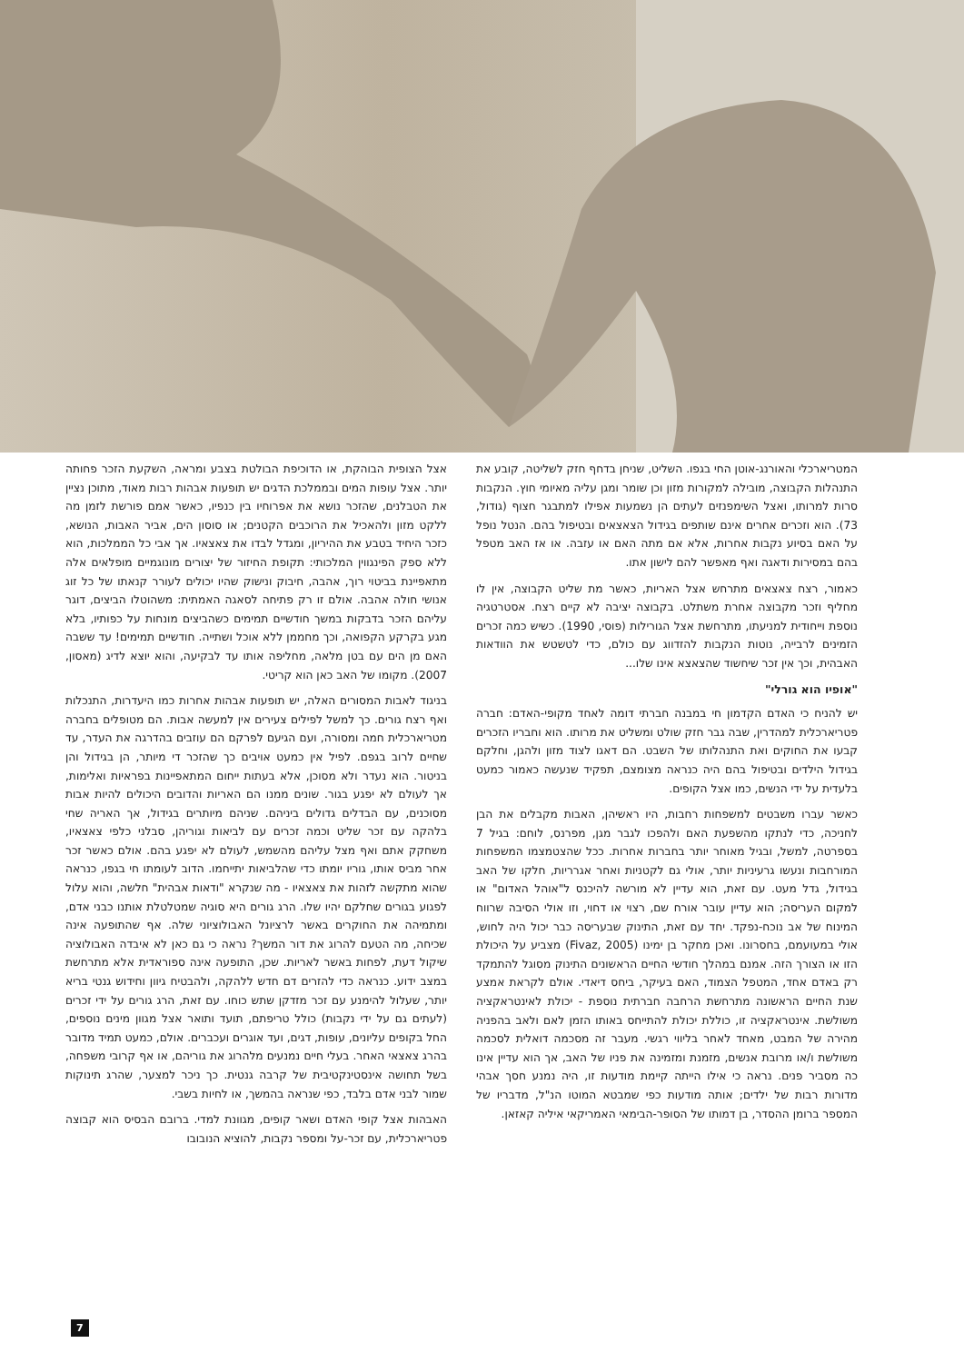אצל הצופית הבוהקת, או הדוכיפת הבולטת בצבע ומראה, השקעת הזכר פחותה יותר. אצל עופות המים ובממלכת הדגים יש תופעות אבהות רבות מאוד, מתוכן נציין את הטבלנים, שהזכר נושא את אפרוחיו בין כנפיו, כאשר אמם פורשת לזמן מה ללקט מזון ולהאכיל את הרוכבים הקטנים; או סוסון הים, אביר האבות, הנושא, כזכר היחיד בטבע את ההיריון, ומגדל לבדו את צאצאיו. אך אבי כל הממלכות, הוא ללא ספק הפינגווין המלכותי: תקופת החיזור של יצורים מונוגמיים מופלאים אלה מתאפיינת בביטוי רוך, אהבה, חיבוק ונישוק שהיו יכולים לעורר קנאתו של כל זוג אנושי חולה אהבה. אולם זו רק פתיחה לסאגה האמתית: משהוטלו הביצים, דוגר עליהם הזכר בדבקות במשך חודשיים תמימים כשהביצים מונחות על כפותיו, בלא מגע בקרקע הקפואה, וכך מחממן ללא אוכל ושתייה. חודשיים תמימים! עד ששבה האם מן הים עם בטן מלאה, מחליפה אותו עד לבקיעה, והוא יוצא לדיג (מאסון, 2007). מקומו של האב כאן הוא קריטי.
בניגוד לאבות המסורים האלה, יש תופעות אבהות אחרות כמו היעדרות, התנכלות ואף רצח גורים. כך למשל לפילים צעירים אין למעשה אבות. הם מטופלים בחברה מטריארכלית חמה ומסורה, ועם הגיעם לפרקם הם עוזבים בהדרגה את העדר, עד שחיים לרוב בגפם. לפיל אין כמעט אויבים כך שהזכר די מיותר, הן בגידול והן בניטור. הוא נעדר ולא מסוכן, אלא בעתות ייחום המתאפיינות בפראיות ואלימות, אך לעולם לא יפגע בגור. שונים ממנו הם האריות והדובים היכולים להיות אבות מסוכנים, עם הבדלים גדולים ביניהם. שניהם מיותרים בגידול, אך האריה שחי בלהקה עם זכר שליט וכמה זכרים עם לביאות וגוריהן, סבלני כלפי צאצאיו, משחקק אתם ואף מצל עליהם מהשמש, לעולם לא יפגע בהם. אולם כאשר זכר אחר מביס אותו, גוריו יומתו כדי שהלביאות יתייחמו. הדוב לעומתו חי בגפו, כנראה שהוא מתקשה לזהות את צאצאיו - מה שנקרא "ודאות אבהית" חלשה, והוא עלול לפגוע בגורים שחלקם יהיו שלו. הרג גורים היא סוגיה שמטלטלת אותנו כבני אדם, ומתמיהה את החוקרים באשר לרציונל האבולוציוני שלה. אף שהתופעה אינה שכיחה, מה הטעם להרוג את דור המשך? נראה כי גם כאן לא איבדה האבולוציה שיקול דעת, לפחות באשר לאריות. שכן, התופעה אינה ספוראדית אלא מתרחשת במצב ידוע. כנראה כדי להזרים דם חדש ללהקה, ולהבטיח גיוון וחידוש גנטי בריא יותר, שעלול להימנע עם זכר מזדקן שתש כוחו. עם זאת, הרג גורים על ידי זכרים (לעתים גם על ידי נקבות) כולל טריפתם, תועד ותואר אצל מגוון מינים נוספים, החל בקופים עליונים, עופות, דגים, ועד אוגרים ועכברים. אולם, כמעט תמיד מדובר בהרג צאצאי האחר. בעלי חיים נמנעים מלהרוג את גוריהם, או אף קרובי משפחה, בשל תחושה אינסטינקטיבית של קרבה גנטית. כך ניכר למצער, שהרג תינוקות שמור לבני אדם בלבד, כפי שנראה בהמשך, או לחיות בשבי.
האבהות אצל קופי האדם ושאר קופים, מגוונת למדי. ברובם הבסיס הוא קבוצה פטריארכלית, עם זכר-על ומספר נקבות, להוציא הנובובו
המטריארכלי והאורנג-אוטן החי בגפו. השליט, שניחן בדחף חזק לשליטה, קובע את התנהלות הקבוצה, מובילה למקורות מזון וכן שומר ומגן עליה מאיומי חוץ. הנקבות סרות למרותו, ואצל השימפנזים לעתים הן נשמעות אפילו למתבגר חצוף (גודול, 73). הוא וזכרים אחרים אינם שותפים בגידול הצאצאים ובטיפול בהם. הנטל נופל על האם בסיוע נקבות אחרות, אלא אם מתה האם או עזבה. או אז האב מטפל בהם במסירות ודאגה ואף מאפשר להם לישון אתו.
כאמור, רצח צאצאים מתרחש אצל האריות, כאשר מת שליט הקבוצה, אין לו מחליף וזכר מקבוצה אחרת משתלט. בקבוצה יציבה לא קיים רצח. אסטרטגיה נוספת וייחודית למניעתו, מתרחשת אצל הגורילות (פוסי, 1990). כשיש כמה זכרים הזמינים לרבייה, נוטות הנקבות להזדווג עם כולם, כדי לטשטש את הוודאות האבהית, וכך אין זכר שיחשוד שהצאצא אינו שלו...
"אופיו הוא גורלי"
יש להניח כי האדם הקדמון חי במבנה חברתי דומה לאחד מקופי-האדם: חברה פטריארכלית למהדרין, שבה גבר חזק שולט ומשליט את מרותו. הוא וחבריו הזכרים קבעו את החוקים ואת התנהלותו של השבט. הם דאגו לצוד מזון ולהגן, וחלקם בגידול הילדים ובטיפול בהם היה כנראה מצומצם, תפקיד שנעשה כאמור כמעט בלעדית על ידי הנשים, כמו אצל הקופים.
כאשר עברו משבטים למשפחות רחבות, היו ראשיהן, האבות מקבלים את הבן לחניכה, כדי לנתקו מהשפעת האם ולהפכו לגבר מגן, מפרנס, לוחם: בגיל 7 בספרטה, למשל, ובגיל מאוחר יותר בחברות אחרות. ככל שהצטמצמו המשפחות המורחבות ונעשו גרעיניות יותר, אולי גם לקטניות ואחר אגרריות, חלקו של האב בגידול, גדל מעט. עם זאת, הוא עדיין לא מורשה להיכנס ל"אוהל האדום" או למקום העריסה; הוא עדיין עובר אורח שם, רצוי או דחוי, וזו אולי הסיבה שרווח המינוח של אב נוכח-נפקד. יחד עם זאת, התינוק שבעריסה כבר יכול היה לחוש, אולי במעועמם, בחסרונו. ואכן מחקר בן ימינו (Fivaz, 2005) מצביע על היכולת הזו או הצורך הזה. אמנם במהלך חודשי החיים הראשונים התינוק מסוגל להתמקד רק באדם אחד, המטפל הצמוד, האם בעיקר, ביחס דיאדי. אולם לקראת אמצע שנת החיים הראשונה מתרחשת הרחבה חברתית נוספת - יכולת לאינטראקציה משולשת. אינטראקציה זו, כוללת יכולת להתייחס באותו הזמן לאם ולאב בהפניה מהירה של המבט, מאחד לאחר בליווי רגשי. מעבר זה מסכמה דואלית לסכמה משולשת ו/או מרובת אנשים, מזמנת ומזמינה את פניו של האב, אך הוא עדיין אינו כה מסביר פנים. נראה כי אילו הייתה קיימת מודעות זו, היה נמנע חסך אבהי מדורות רבות של ילדים; אותה מודעות כפי שמבטא המוטו הנ"ל, מדבריו של המספר ברומן ההסדר, בן דמותו של הסופר-הבימאי האמריקאי איליה קאזאן.
7